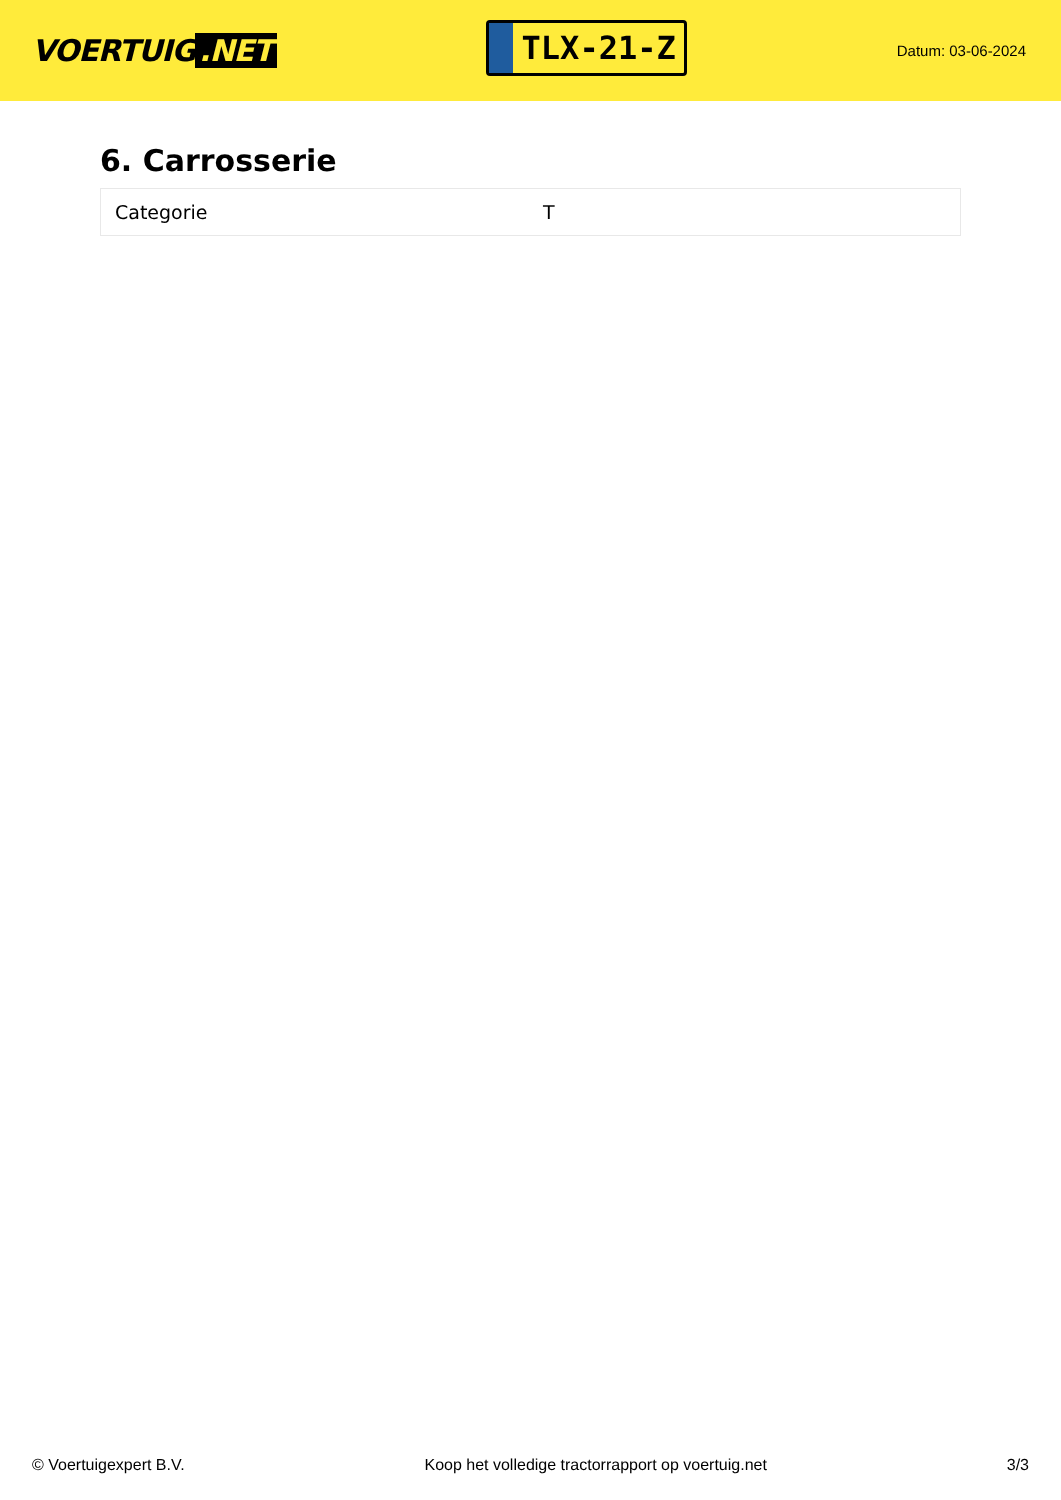VOERTUIG.NET
TLX-21-Z
Datum: 03-06-2024
6. Carrosserie
| Categorie | T |
© Voertuigexpert B.V. Koop het volledige tractorrapport op voertuig.net 3/3